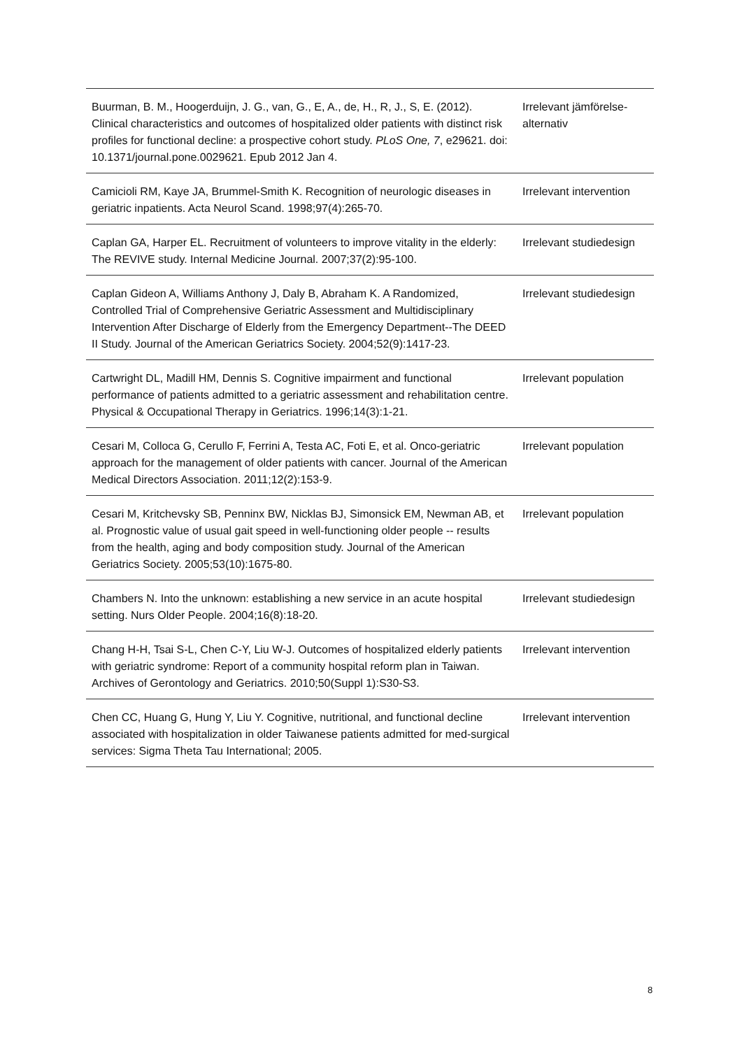| Buurman, B. M., Hoogerduijn, J. G., van, G., E, A., de, H., R, J., S, E. (2012). Clinical characteristics and outcomes of hospitalized older patients with distinct risk profiles for functional decline: a prospective cohort study. PLoS One, 7 , e29621. doi: 10.1371/journal.pone.0029621. Epub 2012 Jan 4. | Irrelevant jämförelse-alternativ |
| Camicioli RM, Kaye JA, Brummel-Smith K. Recognition of neurologic diseases in geriatric inpatients. Acta Neurol Scand. 1998;97(4):265-70. | Irrelevant intervention |
| Caplan GA, Harper EL. Recruitment of volunteers to improve vitality in the elderly: The REVIVE study. Internal Medicine Journal. 2007;37(2):95-100. | Irrelevant studiedesign |
| Caplan Gideon A, Williams Anthony J, Daly B, Abraham K. A Randomized, Controlled Trial of Comprehensive Geriatric Assessment and Multidisciplinary Intervention After Discharge of Elderly from the Emergency Department--The DEED II Study. Journal of the American Geriatrics Society. 2004;52(9):1417-23. | Irrelevant studiedesign |
| Cartwright DL, Madill HM, Dennis S. Cognitive impairment and functional performance of patients admitted to a geriatric assessment and rehabilitation centre. Physical & Occupational Therapy in Geriatrics. 1996;14(3):1-21. | Irrelevant population |
| Cesari M, Colloca G, Cerullo F, Ferrini A, Testa AC, Foti E, et al. Onco-geriatric approach for the management of older patients with cancer. Journal of the American Medical Directors Association. 2011;12(2):153-9. | Irrelevant population |
| Cesari M, Kritchevsky SB, Penninx BW, Nicklas BJ, Simonsick EM, Newman AB, et al. Prognostic value of usual gait speed in well-functioning older people -- results from the health, aging and body composition study. Journal of the American Geriatrics Society. 2005;53(10):1675-80. | Irrelevant population |
| Chambers N. Into the unknown: establishing a new service in an acute hospital setting. Nurs Older People. 2004;16(8):18-20. | Irrelevant studiedesign |
| Chang H-H, Tsai S-L, Chen C-Y, Liu W-J. Outcomes of hospitalized elderly patients with geriatric syndrome: Report of a community hospital reform plan in Taiwan. Archives of Gerontology and Geriatrics. 2010;50(Suppl 1):S30-S3. | Irrelevant intervention |
| Chen CC, Huang G, Hung Y, Liu Y. Cognitive, nutritional, and functional decline associated with hospitalization in older Taiwanese patients admitted for med-surgical services: Sigma Theta Tau International; 2005. | Irrelevant intervention |
8